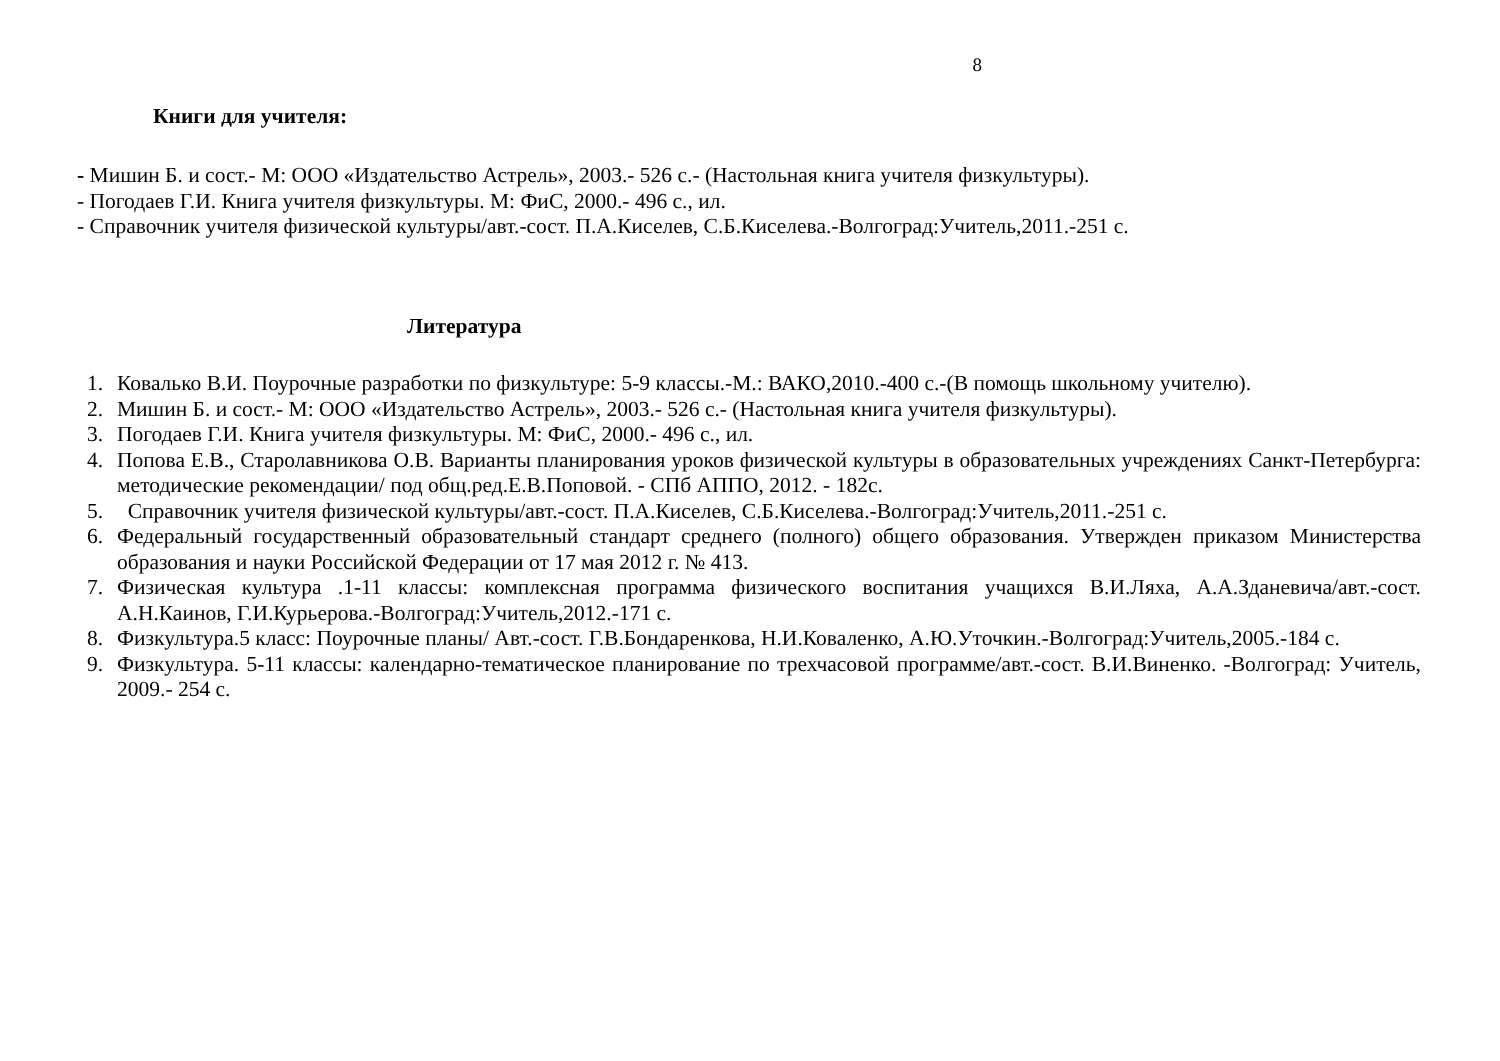8
Книги для учителя:
- Мишин Б. и сост.- М: ООО «Издательство Астрель», 2003.- 526 с.- (Настольная книга учителя физкультуры).
- Погодаев Г.И. Книга учителя физкультуры. М: ФиС, 2000.- 496 с., ил.
- Справочник учителя физической культуры/авт.-сост. П.А.Киселев, С.Б.Киселева.-Волгоград:Учитель,2011.-251 с.
Литература
1. Ковалько В.И. Поурочные разработки по физкультуре: 5-9 классы.-М.: ВАКО,2010.-400 с.-(В помощь школьному учителю).
2. Мишин Б. и сост.- М: ООО «Издательство Астрель», 2003.- 526 с.- (Настольная книга учителя физкультуры).
3. Погодаев Г.И. Книга учителя физкультуры. М: ФиС, 2000.- 496 с., ил.
4. Попова Е.В., Старолавникова О.В. Варианты планирования уроков физической культуры в образовательных учреждениях Санкт-Петербурга: методические рекомендации/ под общ.ред.Е.В.Поповой. - СПб АППО, 2012. - 182с.
5. Справочник учителя физической культуры/авт.-сост. П.А.Киселев, С.Б.Киселева.-Волгоград:Учитель,2011.-251 с.
6. Федеральный государственный образовательный стандарт среднего (полного) общего образования. Утвержден приказом Министерства образования и науки Российской Федерации от 17 мая 2012 г. № 413.
7. Физическая культура .1-11 классы: комплексная программа физического воспитания учащихся В.И.Ляха, А.А.Зданевича/авт.-сост. А.Н.Каинов, Г.И.Курьерова.-Волгоград:Учитель,2012.-171 с.
8. Физкультура.5 класс: Поурочные планы/ Авт.-сост. Г.В.Бондаренкова, Н.И.Коваленко, А.Ю.Уточкин.-Волгоград:Учитель,2005.-184 с.
9. Физкультура. 5-11 классы: календарно-тематическое планирование по трехчасовой программе/авт.-сост. В.И.Виненко. -Волгоград: Учитель, 2009.- 254 с.